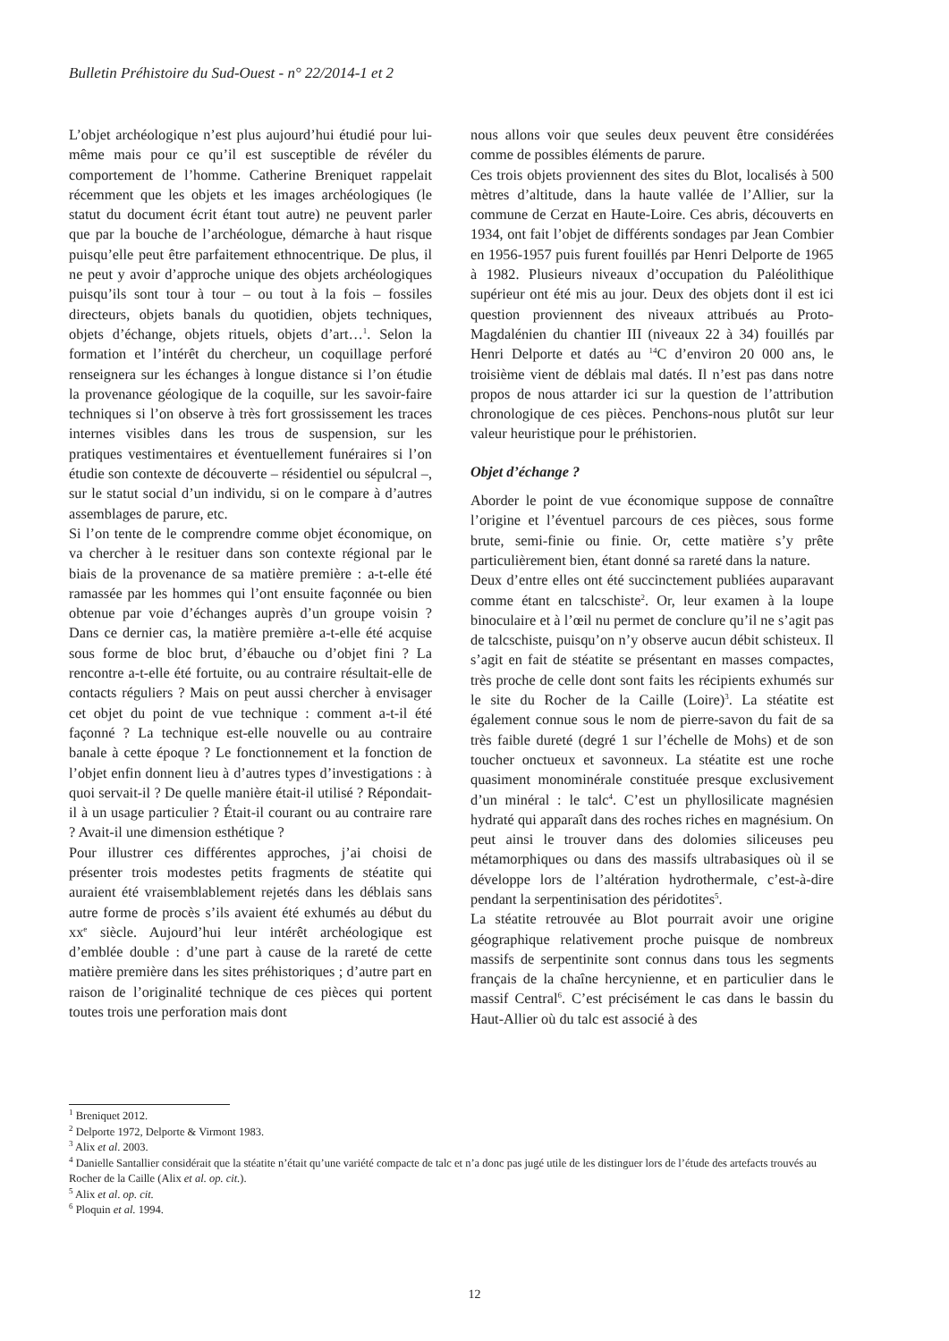Bulletin Préhistoire du Sud-Ouest - n° 22/2014-1 et 2
L’objet archéologique n’est plus aujourd’hui étudié pour lui-même mais pour ce qu’il est susceptible de révéler du comportement de l’homme. Catherine Breniquet rappelait récemment que les objets et les images archéologiques (le statut du document écrit étant tout autre) ne peuvent parler que par la bouche de l’archéologue, démarche à haut risque puisqu’elle peut être parfaitement ethnocentrique. De plus, il ne peut y avoir d’approche unique des objets archéologiques puisqu’ils sont tour à tour – ou tout à la fois – fossiles directeurs, objets banals du quotidien, objets techniques, objets d’échange, objets rituels, objets d’art…<sup>1</sup>. Selon la formation et l’intérêt du chercheur, un coquillage perforé renseignera sur les échanges à longue distance si l’on étudie la provenance géologique de la coquille, sur les savoir-faire techniques si l’on observe à très fort grossissement les traces internes visibles dans les trous de suspension, sur les pratiques vestimentaires et éventuellement funéraires si l’on étudie son contexte de découverte – résidentiel ou sépulcral –, sur le statut social d’un individu, si on le compare à d’autres assemblages de parure, etc.
Si l’on tente de le comprendre comme objet économique, on va chercher à le resituer dans son contexte régional par le biais de la provenance de sa matière première : a-t-elle été ramassée par les hommes qui l’ont ensuite façonnée ou bien obtenue par voie d’échanges auprès d’un groupe voisin ? Dans ce dernier cas, la matière première a-t-elle été acquise sous forme de bloc brut, d’ébauche ou d’objet fini ? La rencontre a-t-elle été fortuite, ou au contraire résultait-elle de contacts réguliers ? Mais on peut aussi chercher à envisager cet objet du point de vue technique : comment a-t-il été façonné ? La technique est-elle nouvelle ou au contraire banale à cette époque ? Le fonctionnement et la fonction de l’objet enfin donnent lieu à d’autres types d’investigations : à quoi servait-il ? De quelle manière était-il utilisé ? Répondait-il à un usage particulier ? Était-il courant ou au contraire rare ? Avait-il une dimension esthétique ?
Pour illustrer ces différentes approches, j’ai choisi de présenter trois modestes petits fragments de stéatite qui auraient été vraisemblablement rejetés dans les déblais sans autre forme de procès s’ils avaient été exhumés au début du xx<sup>e</sup> siècle. Aujourd’hui leur intérêt archéologique est d’emblée double : d’une part à cause de la rareté de cette matière première dans les sites préhistoriques ; d’autre part en raison de l’originalité technique de ces pièces qui portent toutes trois une perforation mais dont
nous allons voir que seules deux peuvent être considérées comme de possibles éléments de parure.
Ces trois objets proviennent des sites du Blot, localisés à 500 mètres d’altitude, dans la haute vallée de l’Allier, sur la commune de Cerzat en Haute-Loire. Ces abris, découverts en 1934, ont fait l’objet de différents sondages par Jean Combier en 1956-1957 puis furent fouillés par Henri Delporte de 1965 à 1982. Plusieurs niveaux d’occupation du Paléolithique supérieur ont été mis au jour. Deux des objets dont il est ici question proviennent des niveaux attribués au Proto-Magdalénien du chantier III (niveaux 22 à 34) fouillés par Henri Delporte et datés au <sup>14</sup>C d’environ 20 000 ans, le troisième vient de déblais mal datés. Il n’est pas dans notre propos de nous attarder ici sur la question de l’attribution chronologique de ces pièces. Penchons-nous plutôt sur leur valeur heuristique pour le préhistorien.
Objet d’échange ?
Aborder le point de vue économique suppose de connaître l’origine et l’éventuel parcours de ces pièces, sous forme brute, semi-finie ou finie. Or, cette matière s’y prête particulièrement bien, étant donné sa rareté dans la nature.
Deux d’entre elles ont été succinctement publiées auparavant comme étant en talcschiste<sup>2</sup>. Or, leur examen à la loupe binoculaire et à l’œil nu permet de conclure qu’il ne s’agit pas de talcschiste, puisqu’on n’y observe aucun débit schisteux. Il s’agit en fait de stéatite se présentant en masses compactes, très proche de celle dont sont faits les récipients exhumés sur le site du Rocher de la Caille (Loire)<sup>3</sup>. La stéatite est également connue sous le nom de pierre-savon du fait de sa très faible dureté (degré 1 sur l’échelle de Mohs) et de son toucher onctueux et savonneux. La stéatite est une roche quasiment monominérale constituée presque exclusivement d’un minéral : le talc<sup>4</sup>. C’est un phyllosilicate magnésien hydraté qui apparaît dans des roches riches en magnésium. On peut ainsi le trouver dans des dolomies siliceuses peu métamorphiques ou dans des massifs ultrabasiques où il se développe lors de l’altération hydrothermale, c’est-à-dire pendant la serpentinisation des péridotites<sup>5</sup>.
La stéatite retrouvée au Blot pourrait avoir une origine géographique relativement proche puisque de nombreux massifs de serpentinite sont connus dans tous les segments français de la chaîne hercynienne, et en particulier dans le massif Central<sup>6</sup>. C’est précisément le cas dans le bassin du Haut-Allier où du talc est associé à des
<sup>1</sup> Breniquet 2012.
<sup>2</sup> Delporte 1972, Delporte & Virmont 1983.
<sup>3</sup> Alix et al. 2003.
<sup>4</sup> Danielle Santallier considérait que la stéatite n’était qu’une variété compacte de talc et n’a donc pas jugé utile de les distinguer lors de l’étude des artefacts trouvés au Rocher de la Caille (Alix et al. op. cit.).
<sup>5</sup> Alix et al. op. cit.
<sup>6</sup> Ploquin et al. 1994.
12